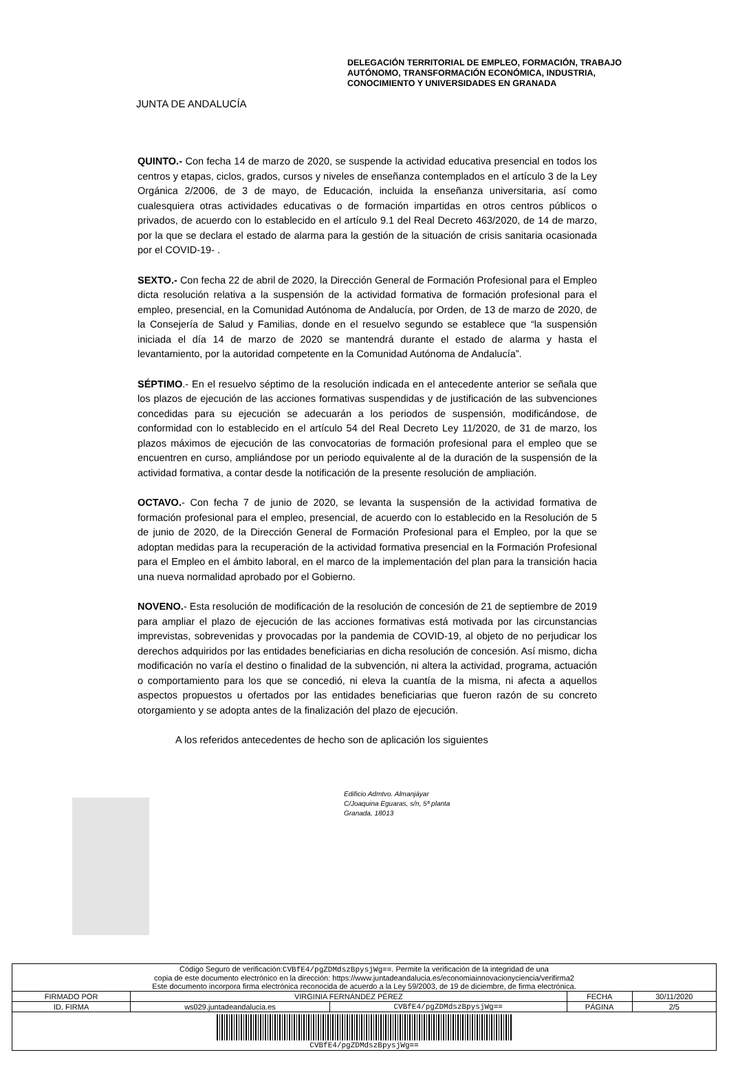JUNTA DE ANDALUCÍA
DELEGACIÓN TERRITORIAL DE EMPLEO, FORMACIÓN, TRABAJO
AUTÓNOMO, TRANSFORMACIÓN ECONÓMICA, INDUSTRIA,
CONOCIMIENTO Y UNIVERSIDADES EN GRANADA
QUINTO.- Con fecha 14 de marzo de 2020, se suspende la actividad educativa presencial en todos los centros y etapas, ciclos, grados, cursos y niveles de enseñanza contemplados en el artículo 3 de la Ley Orgánica 2/2006, de 3 de mayo, de Educación, incluida la enseñanza universitaria, así como cualesquiera otras actividades educativas o de formación impartidas en otros centros públicos o privados, de acuerdo con lo establecido en el artículo 9.1 del Real Decreto 463/2020, de 14 de marzo, por la que se declara el estado de alarma para la gestión de la situación de crisis sanitaria ocasionada por el COVID-19- .
SEXTO.- Con fecha 22 de abril de 2020, la Dirección General de Formación Profesional para el Empleo dicta resolución relativa a la suspensión de la actividad formativa de formación profesional para el empleo, presencial, en la Comunidad Autónoma de Andalucía, por Orden, de 13 de marzo de 2020, de la Consejería de Salud y Familias, donde en el resuelvo segundo se establece que “la suspensión iniciada el día 14 de marzo de 2020 se mantendrá durante el estado de alarma y hasta el levantamiento, por la autoridad competente en la Comunidad Autónoma de Andalucía”.
SÉPTIMO.- En el resuelvo séptimo de la resolución indicada en el antecedente anterior se señala que los plazos de ejecución de las acciones formativas suspendidas y de justificación de las subvenciones concedidas para su ejecución se adecuarán a los periodos de suspensión, modificándose, de conformidad con lo establecido en el artículo 54 del Real Decreto Ley 11/2020, de 31 de marzo, los plazos máximos de ejecución de las convocatorias de formación profesional para el empleo que se encuentren en curso, ampliándose por un periodo equivalente al de la duración de la suspensión de la actividad formativa, a contar desde la notificación de la presente resolución de ampliación.
OCTAVO.- Con fecha 7 de junio de 2020, se levanta la suspensión de la actividad formativa de formación profesional para el empleo, presencial, de acuerdo con lo establecido en la Resolución de 5 de junio de 2020, de la Dirección General de Formación Profesional para el Empleo, por la que se adoptan medidas para la recuperación de la actividad formativa presencial en la Formación Profesional para el Empleo en el ámbito laboral, en el marco de la implementación del plan para la transición hacia una nueva normalidad aprobado por el Gobierno.
NOVENO.- Esta resolución de modificación de la resolución de concesión de 21 de septiembre de 2019 para ampliar el plazo de ejecución de las acciones formativas está motivada por las circunstancias imprevistas, sobrevenidas y provocadas por la pandemia de COVID-19, al objeto de no perjudicar los derechos adquiridos por las entidades beneficiarias en dicha resolución de concesión. Así mismo, dicha modificación no varía el destino o finalidad de la subvención, ni altera la actividad, programa, actuación o comportamiento para los que se concedió, ni eleva la cuantía de la misma, ni afecta a aquellos aspectos propuestos u ofertados por las entidades beneficiarias que fueron razón de su concreto otorgamiento y se adopta antes de la finalización del plazo de ejecución.
A los referidos antecedentes de hecho son de aplicación los siguientes
Edificio Admtvo. Almanjáyar
C/Joaquina Eguaras, s/n, 5ª planta
Granada, 18013
| Código Seguro de verificación: CVBfE4/pgZDMdszBpysjWg== . Permite la verificación de la integridad de una copia de este documento electrónico en la dirección: https://www.juntadeandalucia.es/economiainnovacionyciencia/verifirma2 Este documento incorpora firma electrónica reconocida de acuerdo a la Ley 59/2003, de 19 de diciembre, de firma electrónica. | | | | |
| FIRMADO POR | VIRGINIA FERNÁNDEZ PÉREZ | | FECHA | 30/11/2020 |
| ID. FIRMA | ws029.juntadeandalucia.es | CVBfE4/pgZDMdszBpysjWg== | PÁGINA | 2/5 |
| CVBfE4/pgZDMdszBpysjWg== | | | | |